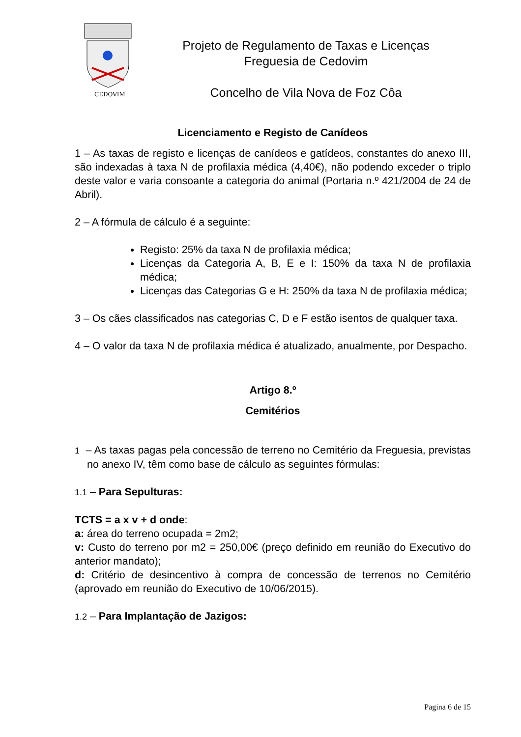CEDOVIM
Projeto de Regulamento de Taxas e Licenças
Freguesia de Cedovim
Concelho de Vila Nova de Foz Côa
Licenciamento e Registo de Canídeos
1 – As taxas de registo e licenças de canídeos e gatídeos, constantes do anexo III, são indexadas à taxa N de profilaxia médica (4,40€), não podendo exceder o triplo deste valor e varia consoante a categoria do animal (Portaria n.º 421/2004 de 24 de Abril).
2 – A fórmula de cálculo é a seguinte:
Registo: 25% da taxa N de profilaxia médica;
Licenças da Categoria A, B, E e I: 150% da taxa N de profilaxia médica;
Licenças das Categorias G e H: 250% da taxa N de profilaxia médica;
3 – Os cães classificados nas categorias C, D e F estão isentos de qualquer taxa.
4 – O valor da taxa N de profilaxia médica é atualizado, anualmente, por Despacho.
Artigo 8.º
Cemitérios
1 – As taxas pagas pela concessão de terreno no Cemitério da Freguesia, previstas no anexo IV, têm como base de cálculo as seguintes fórmulas:
1.1 – Para Sepulturas:
TCTS = a x v + d onde:
a: área do terreno ocupada = 2m2;
v: Custo do terreno por m2 = 250,00€ (preço definido em reunião do Executivo do anterior mandato);
d: Critério de desincentivo à compra de concessão de terrenos no Cemitério (aprovado em reunião do Executivo de 10/06/2015).
1.2 – Para Implantação de Jazigos:
Pagina 6 de 15